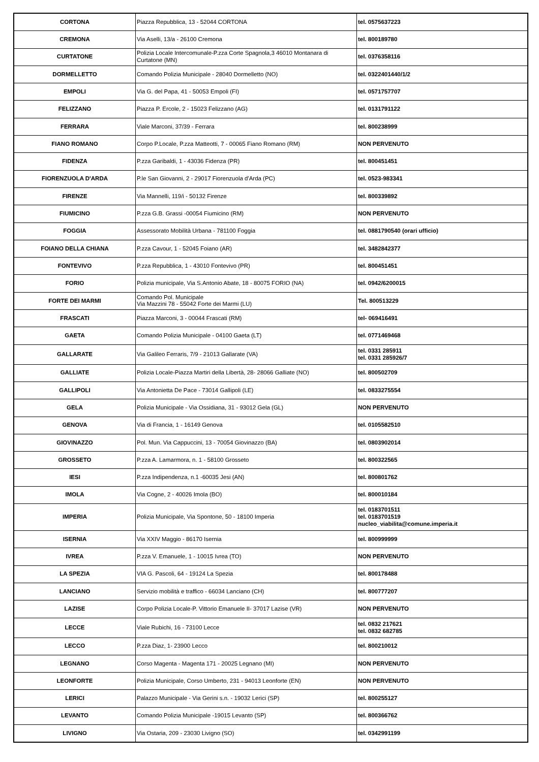| CORTONA | Piazza Repubblica, 13 - 52044 CORTONA | tel. 0575637223 |
| CREMONA | Via Aselli, 13/a - 26100 Cremona | tel. 800189780 |
| CURTATONE | Polizia Locale Intercomunale-P.zza Corte Spagnola,3 46010 Montanara di Curtatone (MN) | tel. 0376358116 |
| DORMELLETTO | Comando Polizia Municipale - 28040 Dormelletto (NO) | tel. 0322401440/1/2 |
| EMPOLI | Via G. del Papa, 41 - 50053 Empoli (FI) | tel. 0571757707 |
| FELIZZANO | Piazza P. Ercole, 2 - 15023 Felizzano (AG) | tel. 0131791122 |
| FERRARA | Viale Marconi, 37/39 - Ferrara | tel. 800238999 |
| FIANO ROMANO | Corpo P.Locale, P.zza Matteotti, 7 - 00065 Fiano Romano (RM) | NON PERVENUTO |
| FIDENZA | P.zza Garibaldi, 1 - 43036 Fidenza (PR) | tel. 800451451 |
| FIORENZUOLA D'ARDA | P.le San Giovanni, 2 - 29017 Fiorenzuola d'Arda (PC) | tel. 0523-983341 |
| FIRENZE | Via Mannelli, 119/i - 50132 Firenze | tel. 800339892 |
| FIUMICINO | P.zza G.B. Grassi -00054 Fiumicino (RM) | NON PERVENUTO |
| FOGGIA | Assessorato Mobilità Urbana - 781100 Foggia | tel. 0881790540 (orari ufficio) |
| FOIANO DELLA CHIANA | P.zza Cavour, 1 - 52045 Foiano (AR) | tel. 3482842377 |
| FONTEVIVO | P.zza Repubblica, 1 - 43010 Fontevivo (PR) | tel. 800451451 |
| FORIO | Polizia municipale, Via S.Antonio Abate, 18 - 80075 FORIO (NA) | tel. 0942/6200015 |
| FORTE DEI MARMI | Comando Pol. Municipale Via Mazzini 78 - 55042 Forte dei Marmi (LU) | Tel. 800513229 |
| FRASCATI | Piazza Marconi, 3 - 00044 Frascati (RM) | tel- 069416491 |
| GAETA | Comando Polizia Municipale - 04100 Gaeta (LT) | tel. 0771469468 |
| GALLARATE | Via Galileo Ferraris, 7/9 - 21013 Gallarate (VA) | tel. 0331 285911 tel. 0331 285926/7 |
| GALLIATE | Polizia Locale-Piazza Martiri della Libertà, 28- 28066 Galliate (NO) | tel. 800502709 |
| GALLIPOLI | Via Antonietta De Pace - 73014 Gallipoli (LE) | tel. 0833275554 |
| GELA | Polizia Municipale - Via Ossidiana, 31 - 93012 Gela (GL) | NON PERVENUTO |
| GENOVA | Via di Francia, 1 - 16149 Genova | tel. 0105582510 |
| GIOVINAZZO | Pol. Mun. Via Cappuccini, 13 - 70054 Giovinazzo (BA) | tel. 0803902014 |
| GROSSETO | P.zza A. Lamarmora, n. 1 - 58100 Grosseto | tel. 800322565 |
| IESI | P.zza Indipendenza, n.1 -60035 Jesi (AN) | tel. 800801762 |
| IMOLA | Via Cogne, 2 - 40026 Imola (BO) | tel. 800010184 |
| IMPERIA | Polizia Municipale, Via Spontone, 50 - 18100 Imperia | tel. 0183701511 tel. 0183701519 nucleo_viabilita@comune.imperia.it |
| ISERNIA | Via XXIV Maggio - 86170 Isernia | tel. 800999999 |
| IVREA | P.zza V. Emanuele, 1 - 10015 Ivrea (TO) | NON PERVENUTO |
| LA SPEZIA | VIA G. Pascoli, 64 - 19124 La Spezia | tel. 800178488 |
| LANCIANO | Servizio mobilità e traffico - 66034 Lanciano (CH) | tel. 800777207 |
| LAZISE | Corpo Polizia Locale-P. Vittorio Emanuele II- 37017 Lazise (VR) | NON PERVENUTO |
| LECCE | Viale Rubichi, 16 - 73100 Lecce | tel. 0832 217621 tel. 0832 682785 |
| LECCO | P.zza Diaz, 1- 23900 Lecco | tel. 800210012 |
| LEGNANO | Corso Magenta - Magenta 171 - 20025 Legnano (MI) | NON PERVENUTO |
| LEONFORTE | Polizia Municipale, Corso Umberto, 231 - 94013 Leonforte (EN) | NON PERVENUTO |
| LERICI | Palazzo Municipale - Via Gerini s.n. - 19032 Lerici (SP) | tel. 800255127 |
| LEVANTO | Comando Polizia Municipale -19015 Levanto (SP) | tel. 800366762 |
| LIVIGNO | Via Ostaria, 209 - 23030 Livigno (SO) | tel. 0342991199 |